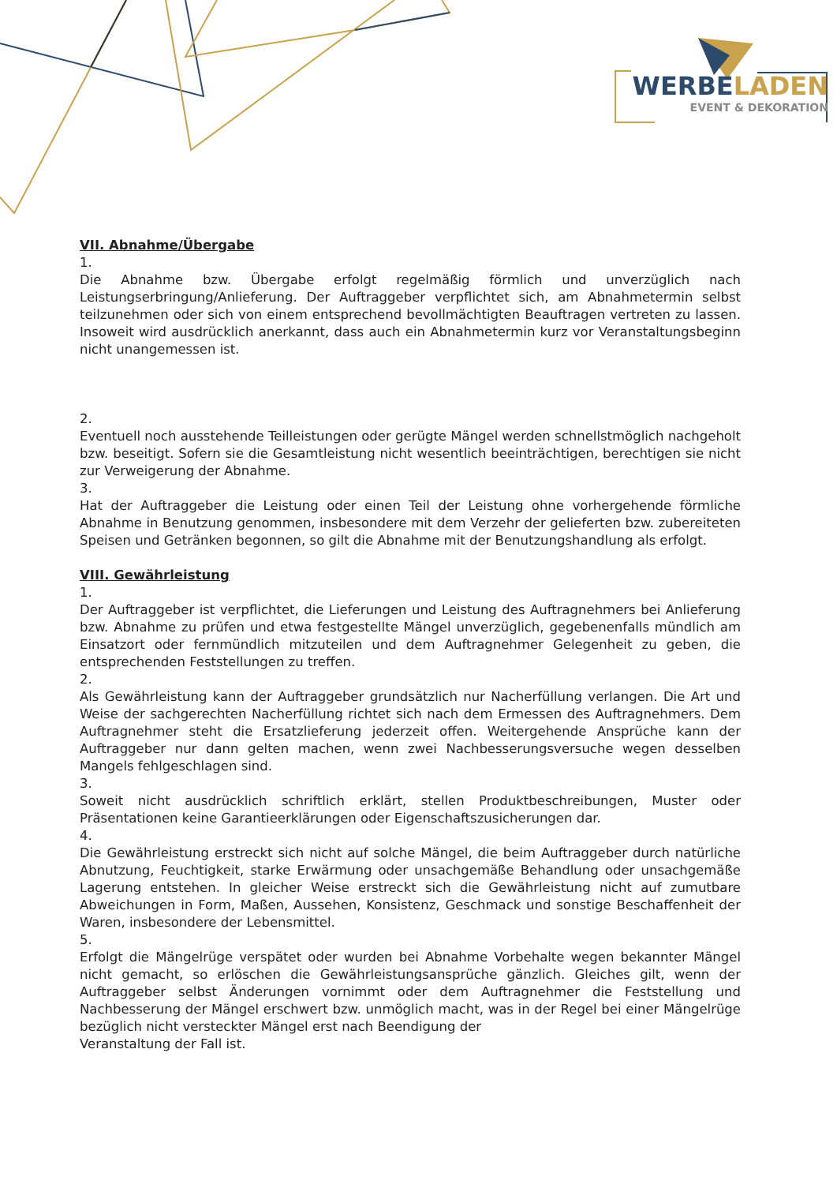WERBELADEN
EVENT & DEKORATION
VII. Abnahme/Übergabe
1.
Die Abnahme bzw. Übergabe erfolgt regelmäßig förmlich und unverzüglich nach Leistungserbringung/Anlieferung. Der Auftraggeber verpflichtet sich, am Abnahmetermin selbst teilzunehmen oder sich von einem entsprechend bevollmächtigten Beauftragen vertreten zu lassen. Insoweit wird ausdrücklich anerkannt, dass auch ein Abnahmetermin kurz vor Veranstaltungsbeginn nicht unangemessen ist.
2.
Eventuell noch ausstehende Teilleistungen oder gerügte Mängel werden schnellstmöglich nachgeholt bzw. beseitigt. Sofern sie die Gesamtleistung nicht wesentlich beeinträchtigen, berechtigen sie nicht zur Verweigerung der Abnahme.
3.
Hat der Auftraggeber die Leistung oder einen Teil der Leistung ohne vorhergehende förmliche Abnahme in Benutzung genommen, insbesondere mit dem Verzehr der gelieferten bzw. zubereiteten Speisen und Getränken begonnen, so gilt die Abnahme mit der Benutzungshandlung als erfolgt.
VIII. Gewährleistung
1.
Der Auftraggeber ist verpflichtet, die Lieferungen und Leistung des Auftragnehmers bei Anlieferung bzw. Abnahme zu prüfen und etwa festgestellte Mängel unverzüglich, gegebenenfalls mündlich am Einsatzort oder fernmündlich mitzuteilen und dem Auftragnehmer Gelegenheit zu geben, die entsprechenden Feststellungen zu treffen.
2.
Als Gewährleistung kann der Auftraggeber grundsätzlich nur Nacherfüllung verlangen. Die Art und Weise der sachgerechten Nacherfüllung richtet sich nach dem Ermessen des Auftragnehmers. Dem Auftragnehmer steht die Ersatzlieferung jederzeit offen. Weitergehende Ansprüche kann der Auftraggeber nur dann gelten machen, wenn zwei Nachbesserungsversuche wegen desselben Mangels fehlgeschlagen sind.
3.
Soweit nicht ausdrücklich schriftlich erklärt, stellen Produktbeschreibungen, Muster oder Präsentationen keine Garantieerklärungen oder Eigenschaftszusicherungen dar.
4.
Die Gewährleistung erstreckt sich nicht auf solche Mängel, die beim Auftraggeber durch natürliche Abnutzung, Feuchtigkeit, starke Erwärmung oder unsachgemäße Behandlung oder unsachgemäße Lagerung entstehen. In gleicher Weise erstreckt sich die Gewährleistung nicht auf zumutbare Abweichungen in Form, Maßen, Aussehen, Konsistenz, Geschmack und sonstige Beschaffenheit der Waren, insbesondere der Lebensmittel.
5.
Erfolgt die Mängelrüge verspätet oder wurden bei Abnahme Vorbehalte wegen bekannter Mängel nicht gemacht, so erlöschen die Gewährleistungsansprüche gänzlich. Gleiches gilt, wenn der Auftraggeber selbst Änderungen vornimmt oder dem Auftragnehmer die Feststellung und Nachbesserung der Mängel erschwert bzw. unmöglich macht, was in der Regel bei einer Mängelrüge bezüglich nicht versteckter Mängel erst nach Beendigung der
Veranstaltung der Fall ist.